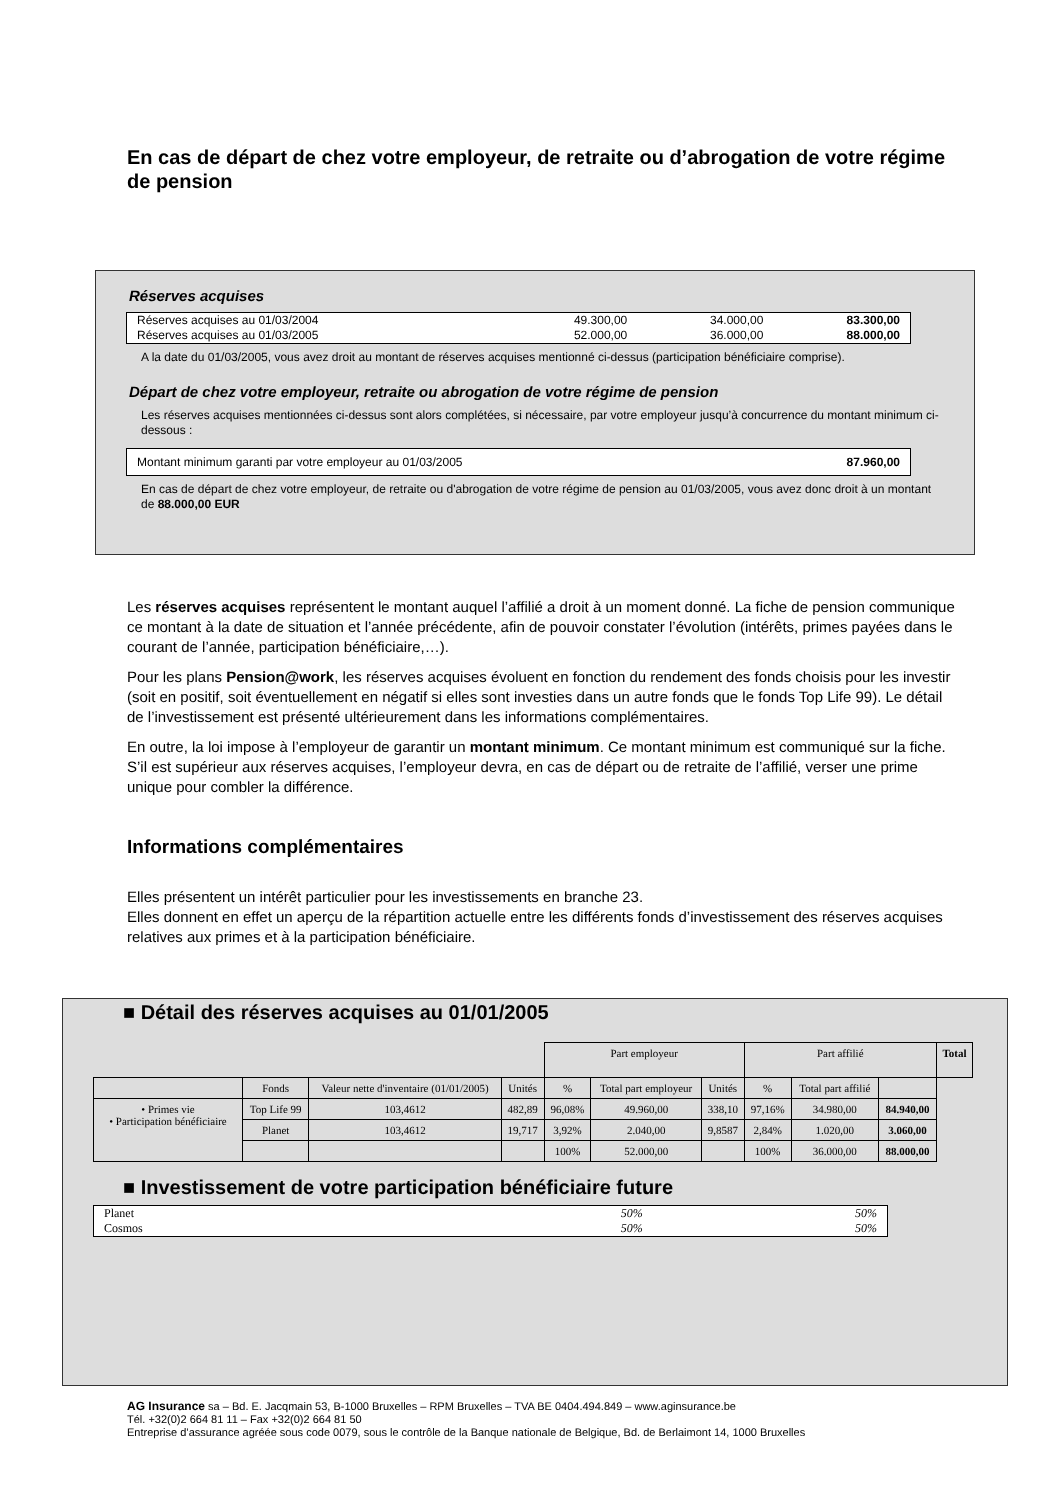En cas de départ de chez votre employeur, de retraite ou d’abrogation de votre régime de pension
Réserves acquises
| Réserves acquises au 01/03/2004 | 49.300,00 | 34.000,00 | 83.300,00 |
| Réserves acquises au 01/03/2005 | 52.000,00 | 36.000,00 | 88.000,00 |
A la date du 01/03/2005, vous avez droit au montant de réserves acquises mentionné ci-dessus (participation bénéficiaire comprise).
Départ de chez votre employeur, retraite ou abrogation de votre régime de pension
Les réserves acquises mentionnées ci-dessus sont alors complétées, si nécessaire, par votre employeur jusqu’à concurrence du montant minimum ci-dessous :
| Montant minimum garanti par votre employeur au 01/03/2005 | 87.960,00 |
En cas de départ de chez votre employeur, de retraite ou d'abrogation de votre régime de pension au 01/03/2005, vous avez donc droit à un montant de 88.000,00 EUR
Les réserves acquises représentent le montant auquel l’affilié a droit à un moment donné. La fiche de pension communique ce montant à la date de situation et l’année précédente, afin de pouvoir constater l’évolution (intérêts, primes payées dans le courant de l’année, participation bénéficiaire,…).
Pour les plans Pension@work, les réserves acquises évoluent en fonction du rendement des fonds choisis pour les investir (soit en positif, soit éventuellement en négatif si elles sont investies dans un autre fonds que le fonds Top Life 99). Le détail de l’investissement est présenté ultérieurement dans les informations complémentaires.
En outre, la loi impose à l’employeur de garantir un montant minimum. Ce montant minimum est communiqué sur la fiche. S’il est supérieur aux réserves acquises, l’employeur devra, en cas de départ ou de retraite de l’affilié, verser une prime unique pour combler la différence.
Informations complémentaires
Elles présentent un intérêt particulier pour les investissements en branche 23.
Elles donnent en effet un aperçu de la répartition actuelle entre les différents fonds d’investissement des réserves acquises relatives aux primes et à la participation bénéficiaire.
■ Détail des réserves acquises au 01/01/2005
| | | | | Part employeur | | | Part affilié | | | Total |
| | Fonds | Valeur nette d'inventaire (01/01/2005) | Unités | % | Total part employeur | Unités | % | Total part affilié | | |
| • Primes vie • Participation bénéficiaire | Top Life 99 | 103,4612 | 482,89 | 96,08% | 49.960,00 | 338,10 | 97,16% | 34.980,00 | 84.940,00 | |
| | Planet | 103,4612 | 19,717 | 3,92% | 2.040,00 | 9,8587 | 2,84% | 1.020,00 | 3.060,00 | |
| | | | | 100% | 52.000,00 | | 100% | 36.000,00 | 88.000,00 | |
■ Investissement de votre participation bénéficiaire future
| Planet | 50% | 50% |
| Cosmos | 50% | 50% |
AG Insurance sa – Bd. E. Jacqmain 53, B-1000 Bruxelles – RPM Bruxelles – TVA BE 0404.494.849 – www.aginsurance.be
Tél. +32(0)2 664 81 11 – Fax +32(0)2 664 81 50
Entreprise d’assurance agréée sous code 0079, sous le contrôle de la Banque nationale de Belgique, Bd. de Berlaimont 14, 1000 Bruxelles